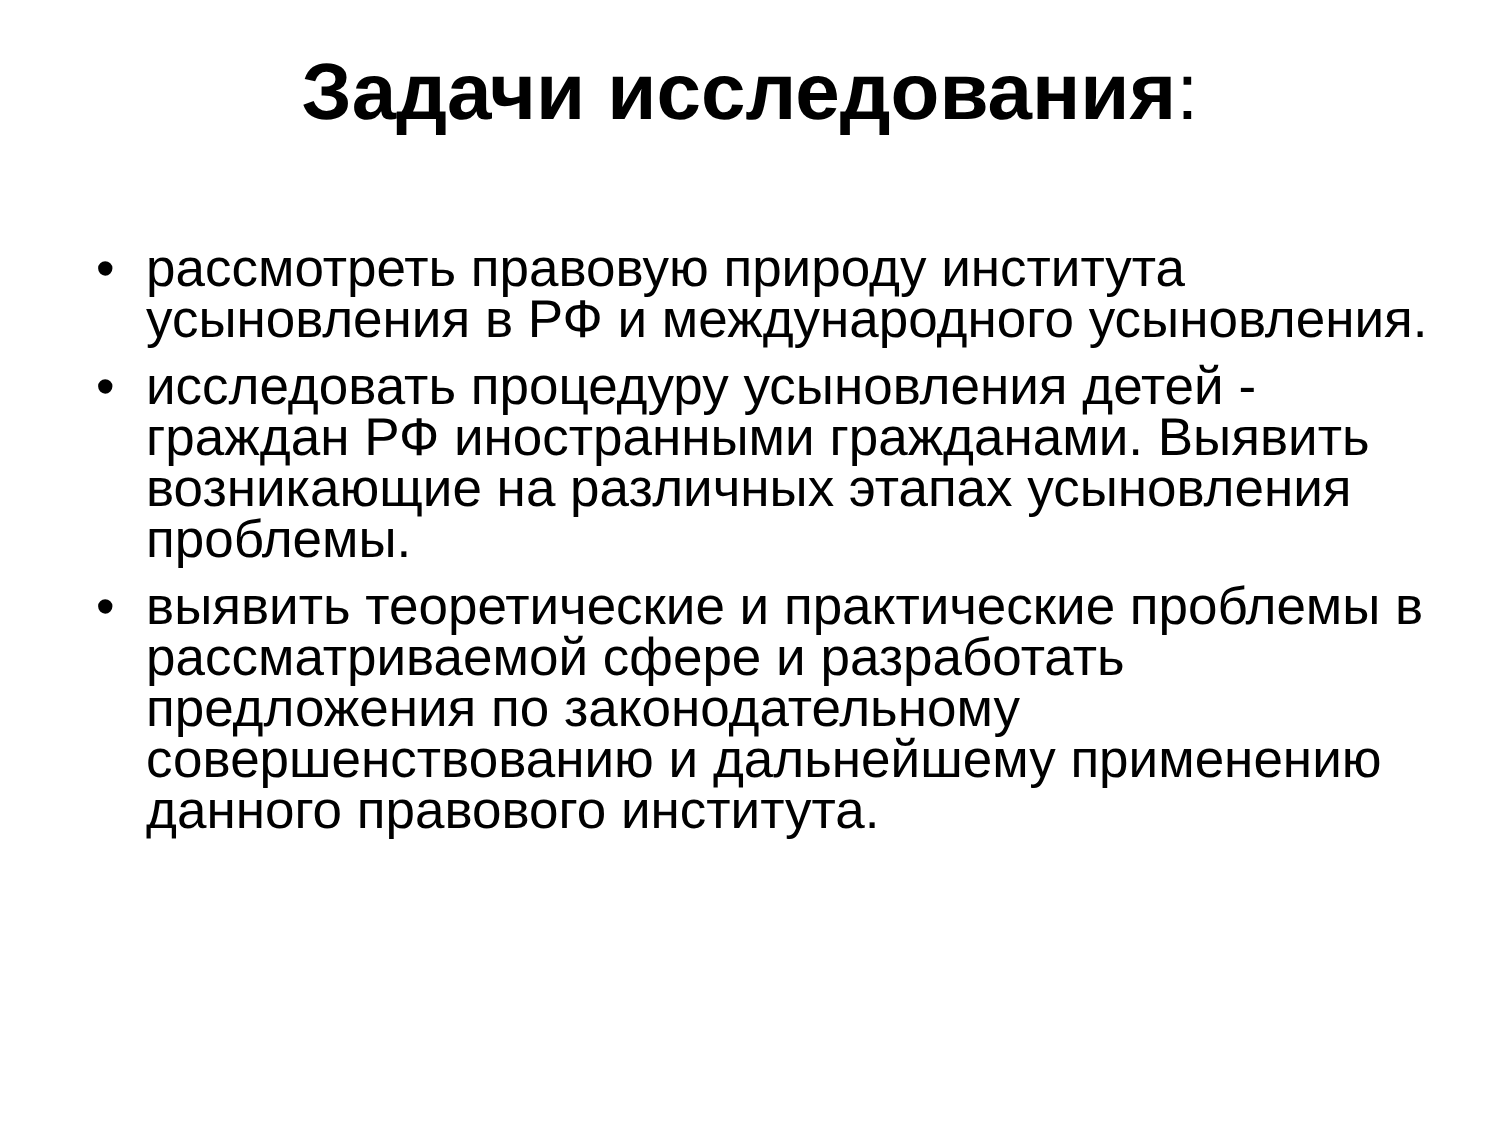Задачи исследования:
• рассмотреть правовую природу института усыновления в РФ и международного усыновления.
• исследовать процедуру усыновления детей - граждан РФ иностранными гражданами. Выявить возникающие на различных этапах усыновления проблемы.
• выявить теоретические и практические проблемы в рассматриваемой сфере и разработать предложения по законодательному совершенствованию и дальнейшему применению данного правового института.